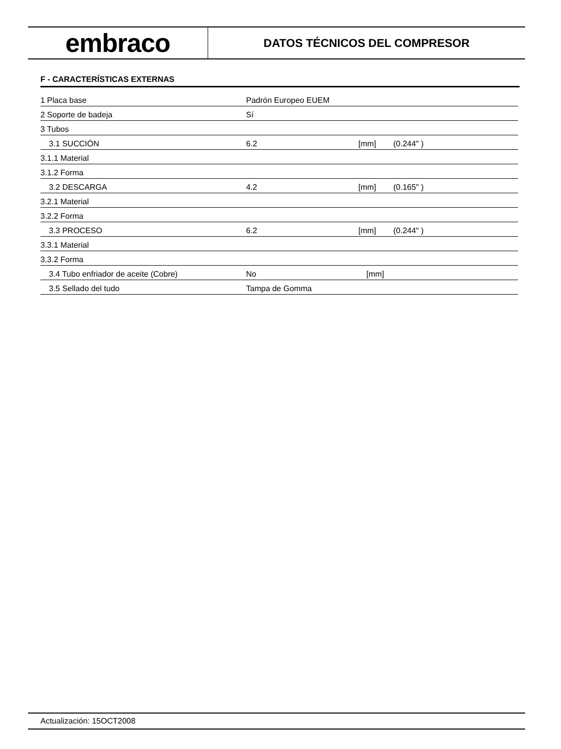embraco
DATOS TÉCNICOS DEL COMPRESOR
F - CARACTERÍSTICAS EXTERNAS
| 1 Placa base | Padrón Europeo EUEM | | |
| 2 Soporte de badeja | Sí | | |
| 3 Tubos | | | |
| 3.1 SUCCIÓN | 6.2 | [mm] | (0.244" ) |
| 3.1.1 Material | | | |
| 3.1.2 Forma | | | |
| 3.2 DESCARGA | 4.2 | [mm] | (0.165" ) |
| 3.2.1 Material | | | |
| 3.2.2 Forma | | | |
| 3.3 PROCESO | 6.2 | [mm] | (0.244" ) |
| 3.3.1 Material | | | |
| 3.3.2 Forma | | | |
| 3.4 Tubo enfriador de aceite (Cobre) | No | [mm] | |
| 3.5 Sellado del tudo | Tampa de Gomma | | |
Actualización: 15OCT2008